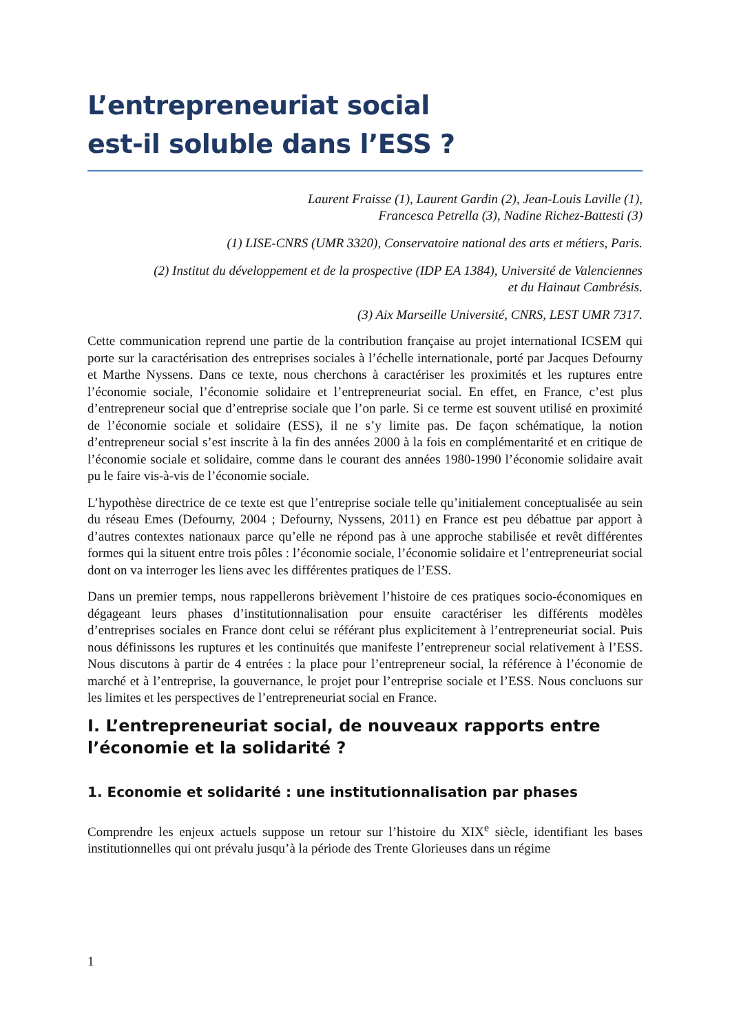L’entrepreneuriat social
est-il soluble dans l’ESS ?
Laurent Fraisse (1), Laurent Gardin (2), Jean-Louis Laville (1),
Francesca Petrella (3), Nadine Richez-Battesti (3)
(1) LISE-CNRS (UMR 3320), Conservatoire national des arts et métiers, Paris.
(2) Institut du développement et de la prospective (IDP EA 1384), Université de Valenciennes
et du Hainaut Cambrésis.
(3) Aix Marseille Université, CNRS, LEST UMR 7317.
Cette communication reprend une partie de la contribution française au projet international ICSEM qui porte sur la caractérisation des entreprises sociales à l’échelle internationale, porté par Jacques Defourny et Marthe Nyssens. Dans ce texte, nous cherchons à caractériser les proximités et les ruptures entre l’économie sociale, l’économie solidaire et l’entrepreneuriat social. En effet, en France, c’est plus d’entrepreneur social que d’entreprise sociale que l’on parle. Si ce terme est souvent utilisé en proximité de l’économie sociale et solidaire (ESS), il ne s’y limite pas. De façon schématique, la notion d’entrepreneur social s’est inscrite à la fin des années 2000 à la fois en complémentarité et en critique de l’économie sociale et solidaire, comme dans le courant des années 1980-1990 l’économie solidaire avait pu le faire vis-à-vis de l’économie sociale.
L’hypothèse directrice de ce texte est que l’entreprise sociale telle qu’initialement conceptualisée au sein du réseau Emes (Defourny, 2004 ; Defourny, Nyssens, 2011) en France est peu débattue par apport à d’autres contextes nationaux parce qu’elle ne répond pas à une approche stabilisée et revêt différentes formes qui la situent entre trois pôles : l’économie sociale, l’économie solidaire et l’entrepreneuriat social dont on va interroger les liens avec les différentes pratiques de l’ESS.
Dans un premier temps, nous rappellerons brièvement l’histoire de ces pratiques socio-économiques en dégageant leurs phases d’institutionnalisation pour ensuite caractériser les différents modèles d’entreprises sociales en France dont celui se référant plus explicitement à l’entrepreneuriat social. Puis nous définissons les ruptures et les continuités que manifeste l’entrepreneur social relativement à l’ESS. Nous discutons à partir de 4 entrées : la place pour l’entrepreneur social, la référence à l’économie de marché et à l’entreprise, la gouvernance, le projet pour l’entreprise sociale et l’ESS. Nous concluons sur les limites et les perspectives de l’entrepreneuriat social en France.
I. L’entrepreneuriat social, de nouveaux rapports entre l’économie et la solidarité ?
1. Economie et solidarité : une institutionnalisation par phases
Comprendre les enjeux actuels suppose un retour sur l’histoire du XIX<sup>e</sup> siècle, identifiant les bases institutionnelles qui ont prévalu jusqu’à la période des Trente Glorieuses dans un régime
1